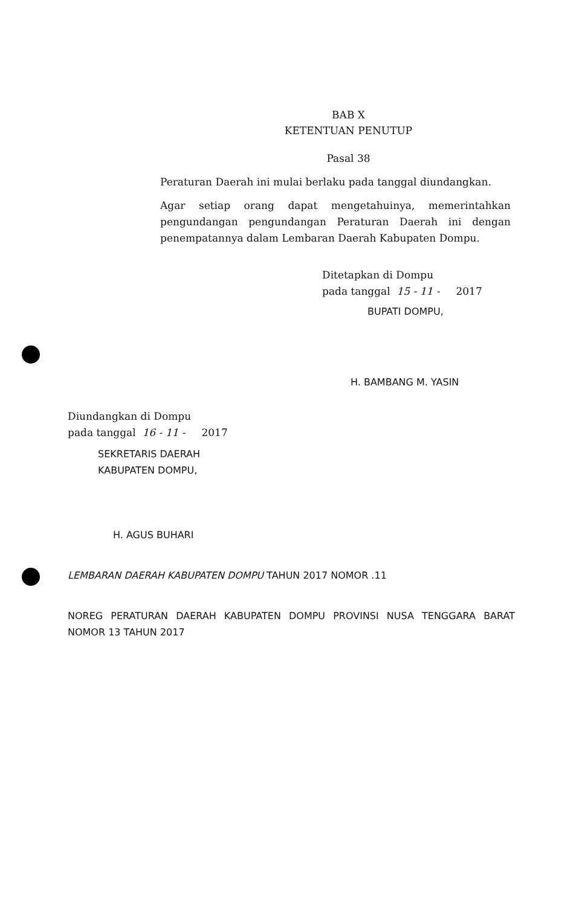BAB X
KETENTUAN PENUTUP
Pasal 38
Peraturan Daerah ini mulai berlaku pada tanggal diundangkan.
Agar setiap orang dapat mengetahuinya, memerintahkan pengundangan pengundangan Peraturan Daerah ini dengan penempatannya dalam Lembaran Daerah Kabupaten Dompu.
Ditetapkan di Dompu
pada tanggal 15 - 11 - 2017
BUPATI DOMPU,
H. BAMBANG M. YASIN
Diundangkan di Dompu
pada tanggal 16 - 11 - 2017
SEKRETARIS DAERAH
KABUPATEN DOMPU,
H. AGUS BUHARI
LEMBARAN DAERAH KABUPATEN DOMPU TAHUN 2017 NOMOR .11
NOREG PERATURAN DAERAH KABUPATEN DOMPU PROVINSI NUSA TENGGARA BARAT NOMOR 13 TAHUN 2017